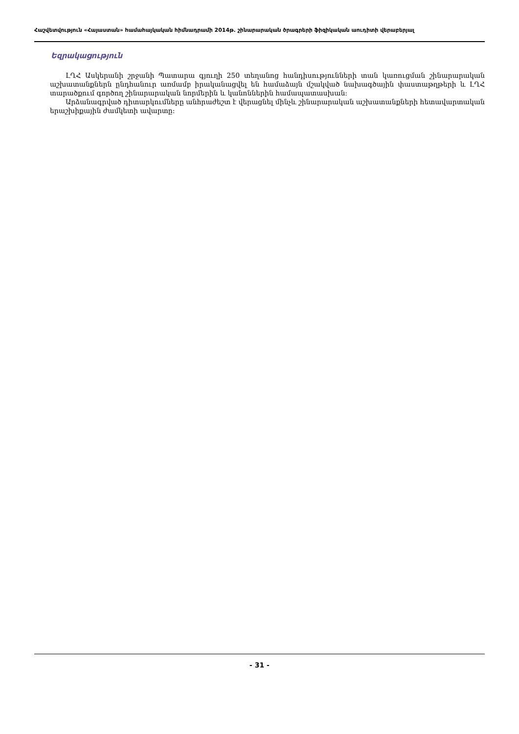Հաշվետվություն «Հայաստան» համահայկական հիմնադրամի 2014թ. շինարարական ծրագրերի ֆիզիկական աուդիտի վերաբերյալ
Եզրակացություն
ԼՂՀ Ասկերանի շրջանի Պատարա գյուղի 250 տեղանոց հանդիսությունների տան կառուցման շինարարական աշխատանքներն ընդհանուր առմամբ իրականացվել են համաձայն մշակված նախագծային փաստաթղթերի և ԼՂՀ տարածքում գործող շինարարական նորմերին և կանոններին համապատասխան:
Արձանագրված դիտարկումները անհրաժեշտ է վերացնել մինչև շինարարական աշխատանքների հետավարտական երաշխիքային ժամկետի ավարտը:
- 31 -